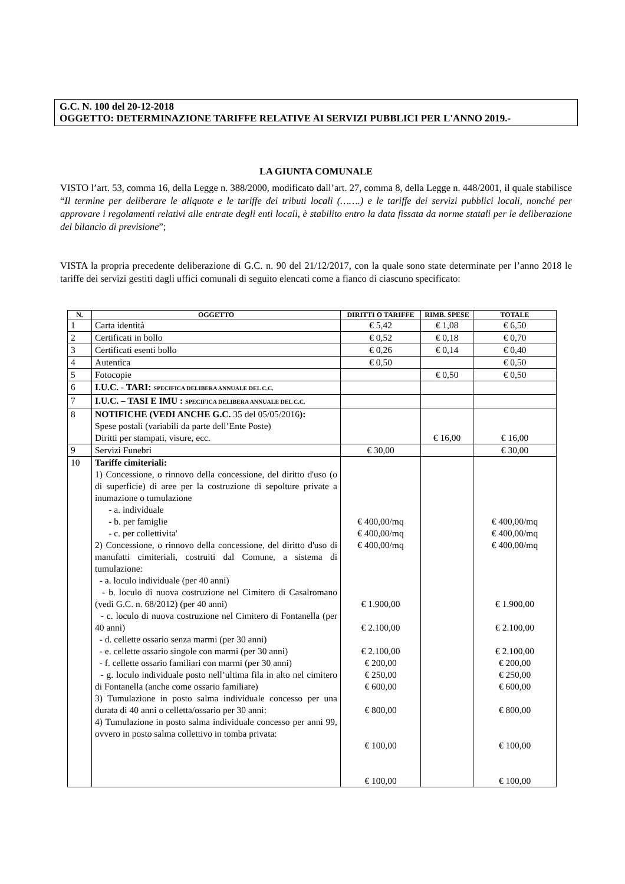G.C. N. 100 del 20-12-2018
OGGETTO: DETERMINAZIONE TARIFFE RELATIVE AI SERVIZI PUBBLICI PER L'ANNO 2019.-
LA GIUNTA COMUNALE
VISTO l’art. 53, comma 16, della Legge n. 388/2000, modificato dall’art. 27, comma 8, della Legge n. 448/2001, il quale stabilisce “Il termine per deliberare le aliquote e le tariffe dei tributi locali (…….) e le tariffe dei servizi pubblici locali, nonché per approvare i regolamenti relativi alle entrate degli enti locali, è stabilito entro la data fissata da norme statali per le deliberazione del bilancio di previsione”;
VISTA la propria precedente deliberazione di G.C. n. 90 del 21/12/2017, con la quale sono state determinate per l’anno 2018 le tariffe dei servizi gestiti dagli uffici comunali di seguito elencati come a fianco di ciascuno specificato:
| N. | OGGETTO | DIRITTI O TARIFFE | RIMB. SPESE | TOTALE |
| --- | --- | --- | --- | --- |
| 1 | Carta identità | € 5,42 | € 1,08 | € 6,50 |
| 2 | Certificati in bollo | € 0,52 | € 0,18 | € 0,70 |
| 3 | Certificati esenti bollo | € 0,26 | € 0,14 | € 0,40 |
| 4 | Autentica | € 0,50 | | € 0,50 |
| 5 | Fotocopie | | € 0,50 | € 0,50 |
| 6 | I.U.C. - TARI: SPECIFICA DELIBERA ANNUALE DEL C.C. | | | |
| 7 | I.U.C. – TASI E IMU : SPECIFICA DELIBERA ANNUALE DEL C.C. | | | |
| 8 | NOTIFICHE (VEDI ANCHE G.C. 35 del 05/05/2016 ): Spese postali (variabili da parte dell’Ente Poste) Diritti per stampati, visure, ecc. | | € 16,00 | € 16,00 |
| 9 | Servizi Funebri | € 30,00 | | € 30,00 |
| 10 | Tariffe cimiteriali: 1) Concessione, o rinnovo della concessione, del diritto d'uso (o di superficie) di aree per la costruzione di sepolture private a inumazione o tumulazione - a. individuale - b. per famiglie - c. per collettivita' 2) Concessione, o rinnovo della concessione, del diritto d'uso di manufatti cimiteriali, costruiti dal Comune, a sistema di tumulazione: - a. loculo individuale (per 40 anni) - b. loculo di nuova costruzione nel Cimitero di Casalromano (vedi G.C. n. 68/2012) (per 40 anni) - c. loculo di nuova costruzione nel Cimitero di Fontanella (per 40 anni) - d. cellette ossario senza marmi (per 30 anni) - e. cellette ossario singole con marmi (per 30 anni) - f. cellette ossario familiari con marmi (per 30 anni) - g. loculo individuale posto nell’ultima fila in alto nel cimitero di Fontanella (anche come ossario familiare) 3) Tumulazione in posto salma individuale concesso per una durata di 40 anni o celletta/ossario per 30 anni: 4) Tumulazione in posto salma individuale concesso per anni 99, ovvero in posto salma collettivo in tomba privata: | € 400,00/mq € 400,00/mq € 400,00/mq € 1.900,00 € 2.100,00 € 2.100,00 € 200,00 € 250,00 € 600,00 € 800,00 € 100,00 € 100,00 | | € 400,00/mq € 400,00/mq € 400,00/mq € 1.900,00 € 2.100,00 € 2.100,00 € 200,00 € 250,00 € 600,00 € 800,00 € 100,00 € 100,00 |